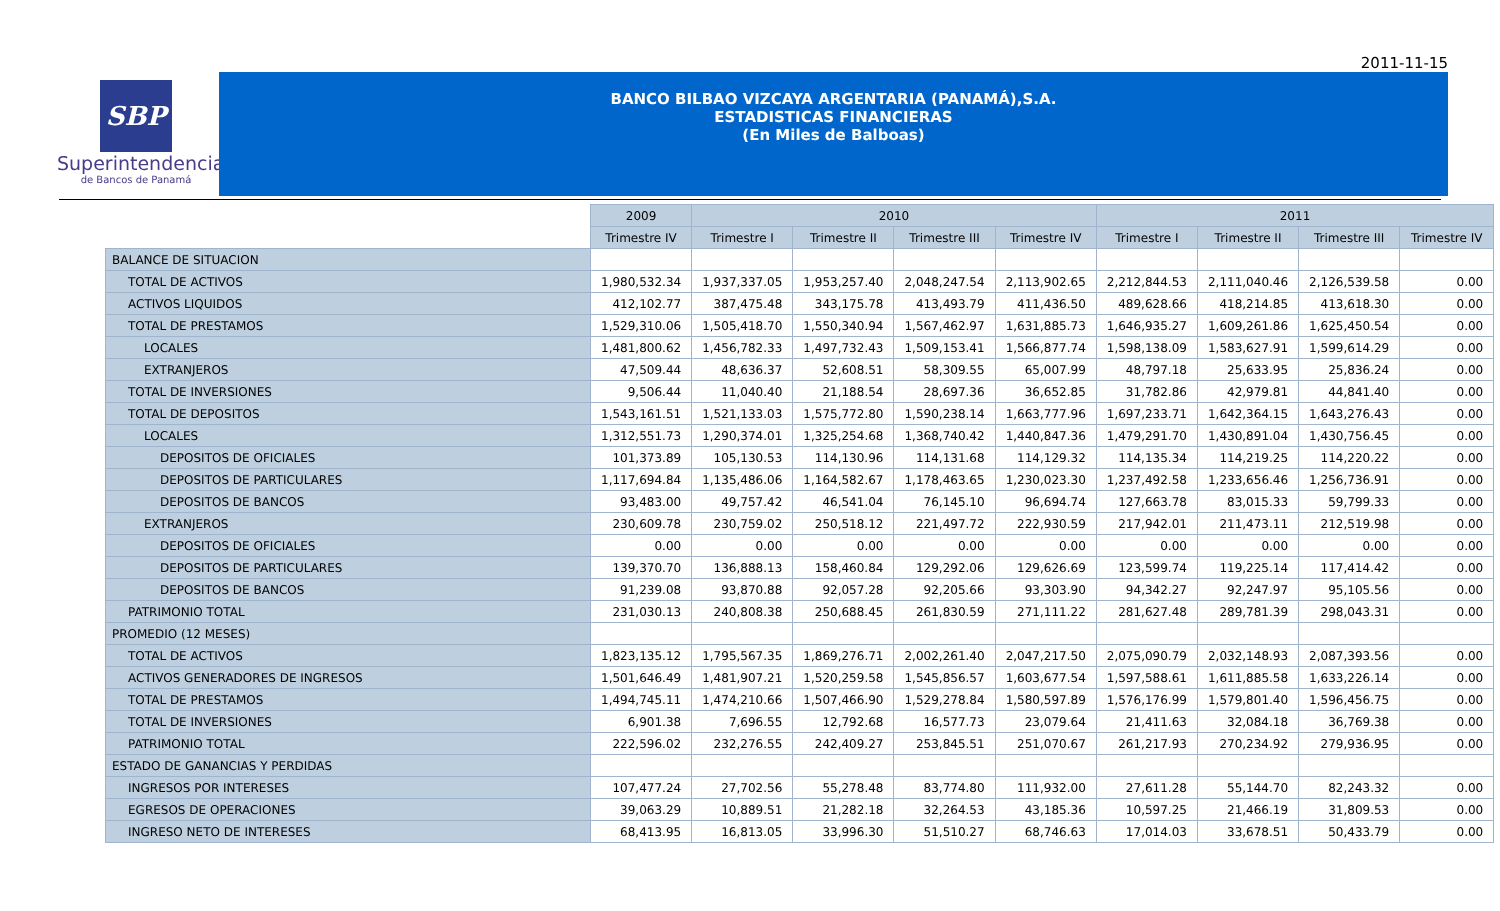2011-11-15
SBP
Superintendencia
de Bancos de Panamá
BANCO BILBAO VIZCAYA ARGENTARIA (PANAMÁ),S.A.
ESTADISTICAS FINANCIERAS
(En Miles de Balboas)
| | 2009 | 2010 | | | | 2011 | | | |
| | Trimestre IV | Trimestre I | Trimestre II | Trimestre III | Trimestre IV | Trimestre I | Trimestre II | Trimestre III | Trimestre IV |
| BALANCE DE SITUACION | | | | | | | | | |
| TOTAL DE ACTIVOS | 1,980,532.34 | 1,937,337.05 | 1,953,257.40 | 2,048,247.54 | 2,113,902.65 | 2,212,844.53 | 2,111,040.46 | 2,126,539.58 | 0.00 |
| ACTIVOS LIQUIDOS | 412,102.77 | 387,475.48 | 343,175.78 | 413,493.79 | 411,436.50 | 489,628.66 | 418,214.85 | 413,618.30 | 0.00 |
| TOTAL DE PRESTAMOS | 1,529,310.06 | 1,505,418.70 | 1,550,340.94 | 1,567,462.97 | 1,631,885.73 | 1,646,935.27 | 1,609,261.86 | 1,625,450.54 | 0.00 |
| LOCALES | 1,481,800.62 | 1,456,782.33 | 1,497,732.43 | 1,509,153.41 | 1,566,877.74 | 1,598,138.09 | 1,583,627.91 | 1,599,614.29 | 0.00 |
| EXTRANJEROS | 47,509.44 | 48,636.37 | 52,608.51 | 58,309.55 | 65,007.99 | 48,797.18 | 25,633.95 | 25,836.24 | 0.00 |
| TOTAL DE INVERSIONES | 9,506.44 | 11,040.40 | 21,188.54 | 28,697.36 | 36,652.85 | 31,782.86 | 42,979.81 | 44,841.40 | 0.00 |
| TOTAL DE DEPOSITOS | 1,543,161.51 | 1,521,133.03 | 1,575,772.80 | 1,590,238.14 | 1,663,777.96 | 1,697,233.71 | 1,642,364.15 | 1,643,276.43 | 0.00 |
| LOCALES | 1,312,551.73 | 1,290,374.01 | 1,325,254.68 | 1,368,740.42 | 1,440,847.36 | 1,479,291.70 | 1,430,891.04 | 1,430,756.45 | 0.00 |
| DEPOSITOS DE OFICIALES | 101,373.89 | 105,130.53 | 114,130.96 | 114,131.68 | 114,129.32 | 114,135.34 | 114,219.25 | 114,220.22 | 0.00 |
| DEPOSITOS DE PARTICULARES | 1,117,694.84 | 1,135,486.06 | 1,164,582.67 | 1,178,463.65 | 1,230,023.30 | 1,237,492.58 | 1,233,656.46 | 1,256,736.91 | 0.00 |
| DEPOSITOS DE BANCOS | 93,483.00 | 49,757.42 | 46,541.04 | 76,145.10 | 96,694.74 | 127,663.78 | 83,015.33 | 59,799.33 | 0.00 |
| EXTRANJEROS | 230,609.78 | 230,759.02 | 250,518.12 | 221,497.72 | 222,930.59 | 217,942.01 | 211,473.11 | 212,519.98 | 0.00 |
| DEPOSITOS DE OFICIALES | 0.00 | 0.00 | 0.00 | 0.00 | 0.00 | 0.00 | 0.00 | 0.00 | 0.00 |
| DEPOSITOS DE PARTICULARES | 139,370.70 | 136,888.13 | 158,460.84 | 129,292.06 | 129,626.69 | 123,599.74 | 119,225.14 | 117,414.42 | 0.00 |
| DEPOSITOS DE BANCOS | 91,239.08 | 93,870.88 | 92,057.28 | 92,205.66 | 93,303.90 | 94,342.27 | 92,247.97 | 95,105.56 | 0.00 |
| PATRIMONIO TOTAL | 231,030.13 | 240,808.38 | 250,688.45 | 261,830.59 | 271,111.22 | 281,627.48 | 289,781.39 | 298,043.31 | 0.00 |
| PROMEDIO (12 MESES) | | | | | | | | | |
| TOTAL DE ACTIVOS | 1,823,135.12 | 1,795,567.35 | 1,869,276.71 | 2,002,261.40 | 2,047,217.50 | 2,075,090.79 | 2,032,148.93 | 2,087,393.56 | 0.00 |
| ACTIVOS GENERADORES DE INGRESOS | 1,501,646.49 | 1,481,907.21 | 1,520,259.58 | 1,545,856.57 | 1,603,677.54 | 1,597,588.61 | 1,611,885.58 | 1,633,226.14 | 0.00 |
| TOTAL DE PRESTAMOS | 1,494,745.11 | 1,474,210.66 | 1,507,466.90 | 1,529,278.84 | 1,580,597.89 | 1,576,176.99 | 1,579,801.40 | 1,596,456.75 | 0.00 |
| TOTAL DE INVERSIONES | 6,901.38 | 7,696.55 | 12,792.68 | 16,577.73 | 23,079.64 | 21,411.63 | 32,084.18 | 36,769.38 | 0.00 |
| PATRIMONIO TOTAL | 222,596.02 | 232,276.55 | 242,409.27 | 253,845.51 | 251,070.67 | 261,217.93 | 270,234.92 | 279,936.95 | 0.00 |
| ESTADO DE GANANCIAS Y PERDIDAS | | | | | | | | | |
| INGRESOS POR INTERESES | 107,477.24 | 27,702.56 | 55,278.48 | 83,774.80 | 111,932.00 | 27,611.28 | 55,144.70 | 82,243.32 | 0.00 |
| EGRESOS DE OPERACIONES | 39,063.29 | 10,889.51 | 21,282.18 | 32,264.53 | 43,185.36 | 10,597.25 | 21,466.19 | 31,809.53 | 0.00 |
| INGRESO NETO DE INTERESES | 68,413.95 | 16,813.05 | 33,996.30 | 51,510.27 | 68,746.63 | 17,014.03 | 33,678.51 | 50,433.79 | 0.00 |